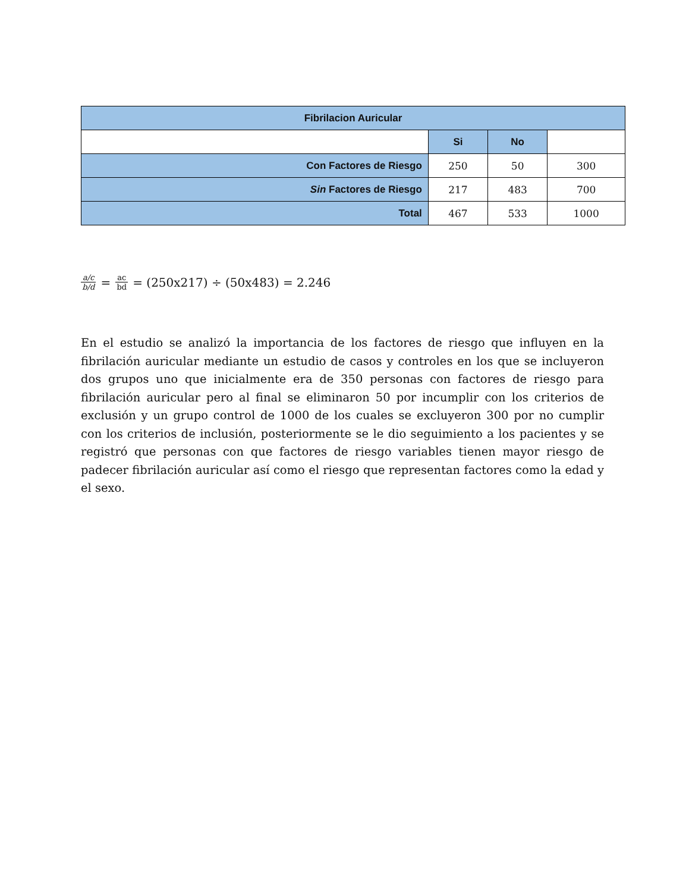| Fibrilacion Auricular | | | |
| --- | --- | --- | --- |
| | Si | No | |
| Con Factores de Riesgo | 250 | 50 | 300 |
| Sin Factores de Riesgo | 217 | 483 | 700 |
| Total | 467 | 533 | 1000 |
a/c b/d = ac bd = (250x217) ÷ (50x483) = 2.246
En el estudio se analizó la importancia de los factores de riesgo que influyen en la fibrilación auricular mediante un estudio de casos y controles en los que se incluyeron dos grupos uno que inicialmente era de 350 personas con factores de riesgo para fibrilación auricular pero al final se eliminaron 50 por incumplir con los criterios de exclusión y un grupo control de 1000 de los cuales se excluyeron 300 por no cumplir con los criterios de inclusión, posteriormente se le dio seguimiento a los pacientes y se registró que personas con que factores de riesgo variables tienen mayor riesgo de padecer fibrilación auricular así como el riesgo que representan factores como la edad y el sexo.